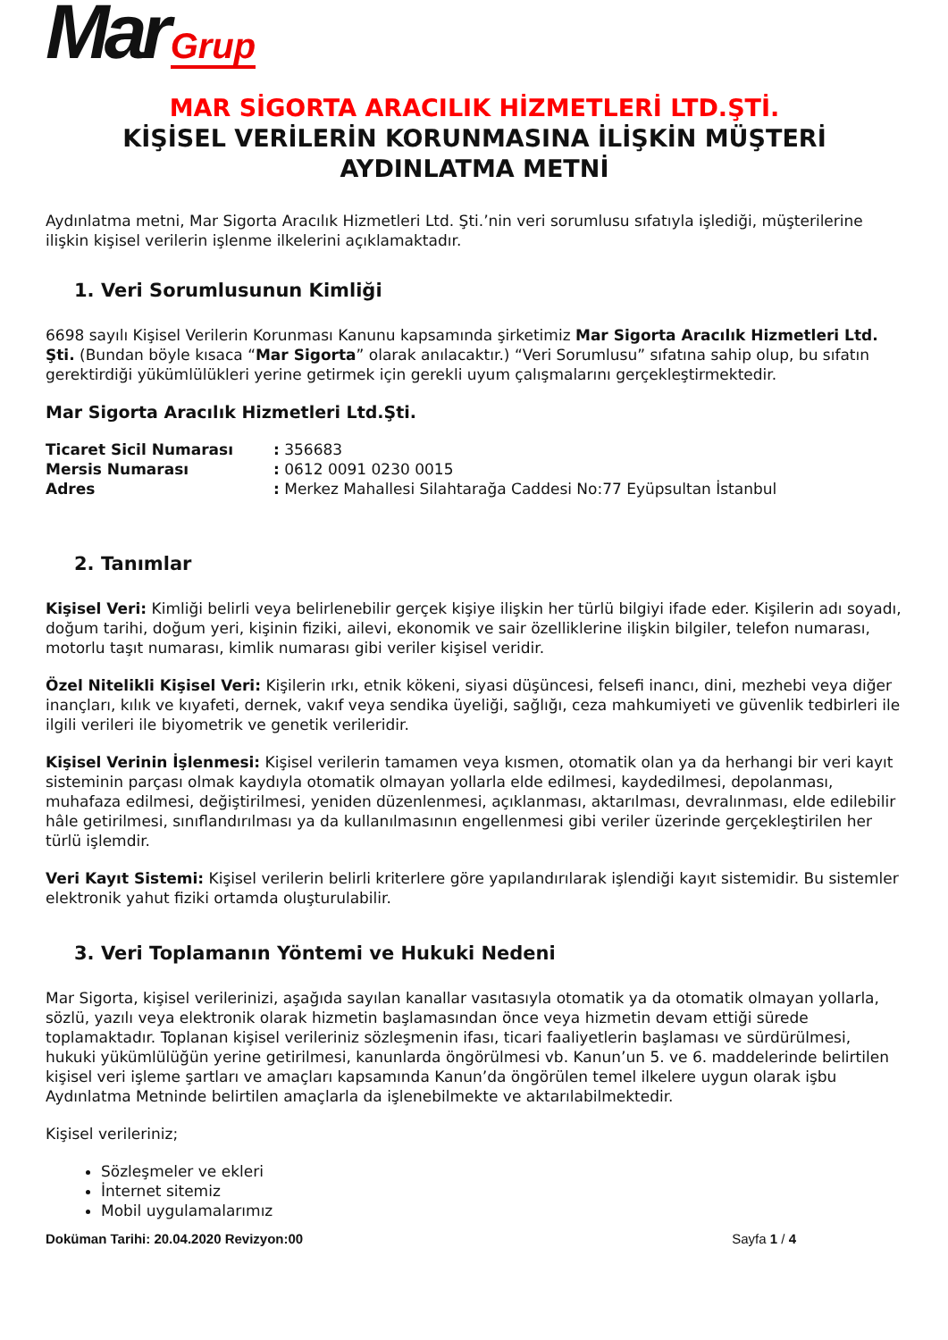Mar Grup
MAR SİGORTA ARACILIK HİZMETLERİ LTD.ŞTİ.
KİŞİSEL VERİLERİN KORUNMASINA İLİŞKİN MÜŞTERİ AYDINLATMA METNİ
Aydınlatma metni, Mar Sigorta Aracılık Hizmetleri Ltd. Şti.’nin veri sorumlusu sıfatıyla işlediği, müşterilerine ilişkin kişisel verilerin işlenme ilkelerini açıklamaktadır.
1. Veri Sorumlusunun Kimliği
6698 sayılı Kişisel Verilerin Korunması Kanunu kapsamında şirketimiz Mar Sigorta Aracılık Hizmetleri Ltd. Şti. (Bundan böyle kısaca “Mar Sigorta” olarak anılacaktır.) “Veri Sorumlusu” sıfatına sahip olup, bu sıfatın gerektirdiği yükümlülükleri yerine getirmek için gerekli uyum çalışmalarını gerçekleştirmektedir.
Mar Sigorta Aracılık Hizmetleri Ltd.Şti.
| Ticaret Sicil Numarası | : 356683 |
| Mersis Numarası | : 0612 0091 0230 0015 |
| Adres | : Merkez Mahallesi Silahtarağa Caddesi No:77 Eyüpsultan İstanbul |
2. Tanımlar
Kişisel Veri: Kimliği belirli veya belirlenebilir gerçek kişiye ilişkin her türlü bilgiyi ifade eder. Kişilerin adı soyadı, doğum tarihi, doğum yeri, kişinin fiziki, ailevi, ekonomik ve sair özelliklerine ilişkin bilgiler, telefon numarası, motorlu taşıt numarası, kimlik numarası gibi veriler kişisel veridir.
Özel Nitelikli Kişisel Veri: Kişilerin ırkı, etnik kökeni, siyasi düşüncesi, felsefi inancı, dini, mezhebi veya diğer inançları, kılık ve kıyafeti, dernek, vakıf veya sendika üyeliği, sağlığı, ceza mahkumiyeti ve güvenlik tedbirleri ile ilgili verileri ile biyometrik ve genetik verileridir.
Kişisel Verinin İşlenmesi: Kişisel verilerin tamamen veya kısmen, otomatik olan ya da herhangi bir veri kayıt sisteminin parçası olmak kaydıyla otomatik olmayan yollarla elde edilmesi, kaydedilmesi, depolanması, muhafaza edilmesi, değiştirilmesi, yeniden düzenlenmesi, açıklanması, aktarılması, devralınması, elde edilebilir hâle getirilmesi, sınıflandırılması ya da kullanılmasının engellenmesi gibi veriler üzerinde gerçekleştirilen her türlü işlemdir.
Veri Kayıt Sistemi: Kişisel verilerin belirli kriterlere göre yapılandırılarak işlendiği kayıt sistemidir. Bu sistemler elektronik yahut fiziki ortamda oluşturulabilir.
3. Veri Toplamanın Yöntemi ve Hukuki Nedeni
Mar Sigorta, kişisel verilerinizi, aşağıda sayılan kanallar vasıtasıyla otomatik ya da otomatik olmayan yollarla, sözlü, yazılı veya elektronik olarak hizmetin başlamasından önce veya hizmetin devam ettiği sürede toplamaktadır. Toplanan kişisel verileriniz sözleşmenin ifası, ticari faaliyetlerin başlaması ve sürdürülmesi, hukuki yükümlülüğün yerine getirilmesi, kanunlarda öngörülmesi vb. Kanun’un 5. ve 6. maddelerinde belirtilen kişisel veri işleme şartları ve amaçları kapsamında Kanun’da öngörülen temel ilkelere uygun olarak işbu Aydınlatma Metninde belirtilen amaçlarla da işlenebilmekte ve aktarılabilmektedir.
Kişisel verileriniz;
Sözleşmeler ve ekleri
İnternet sitemiz
Mobil uygulamalarımız
Doküman Tarihi: 20.04.2020 Revizyon:00 Sayfa 1 / 4